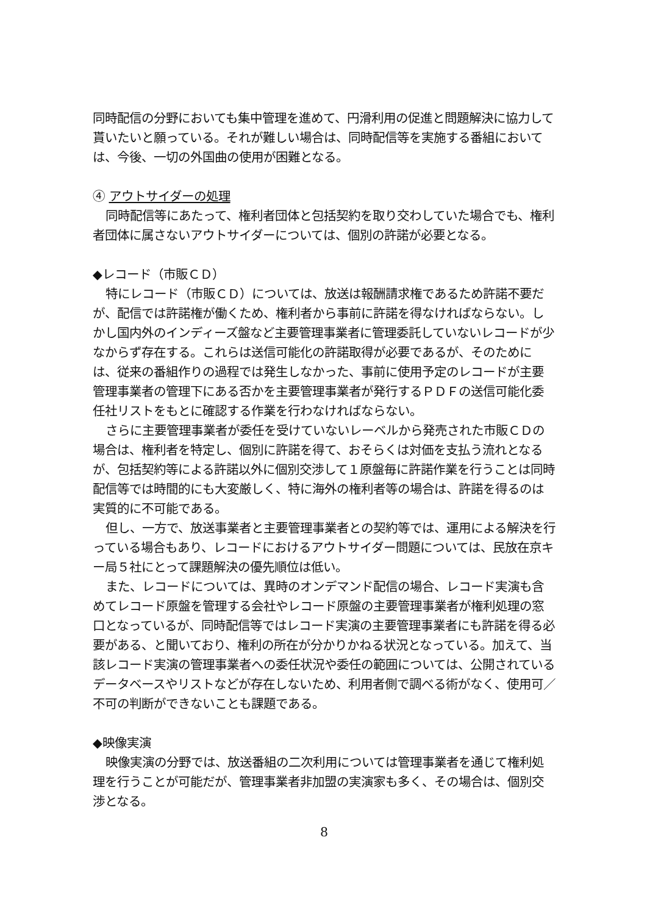同時配信の分野においても集中管理を進めて、円滑利用の促進と問題解決に協力して貰いたいと願っている。それが難しい場合は、同時配信等を実施する番組においては、今後、一切の外国曲の使用が困難となる。
④ アウトサイダーの処理
同時配信等にあたって、権利者団体と包括契約を取り交わしていた場合でも、権利者団体に属さないアウトサイダーについては、個別の許諾が必要となる。
◆レコード（市販ＣＤ）
特にレコード（市販ＣＤ）については、放送は報酬請求権であるため許諾不要だが、配信では許諾権が働くため、権利者から事前に許諾を得なければならない。しかし国内外のインディーズ盤など主要管理事業者に管理委託していないレコードが少なからず存在する。これらは送信可能化の許諾取得が必要であるが、そのためには、従来の番組作りの過程では発生しなかった、事前に使用予定のレコードが主要管理事業者の管理下にある否かを主要管理事業者が発行するＰＤＦの送信可能化委任社リストをもとに確認する作業を行わなければならない。
さらに主要管理事業者が委任を受けていないレーベルから発売された市販ＣＤの場合は、権利者を特定し、個別に許諾を得て、おそらくは対価を支払う流れとなるが、包括契約等による許諾以外に個別交渉して１原盤毎に許諾作業を行うことは同時配信等では時間的にも大変厳しく、特に海外の権利者等の場合は、許諾を得るのは実質的に不可能である。
但し、一方で、放送事業者と主要管理事業者との契約等では、運用による解決を行っている場合もあり、レコードにおけるアウトサイダー問題については、民放在京キー局５社にとって課題解決の優先順位は低い。
また、レコードについては、異時のオンデマンド配信の場合、レコード実演も含めてレコード原盤を管理する会社やレコード原盤の主要管理事業者が権利処理の窓口となっているが、同時配信等ではレコード実演の主要管理事業者にも許諾を得る必要がある、と聞いており、権利の所在が分かりかねる状況となっている。加えて、当該レコード実演の管理事業者への委任状況や委任の範囲については、公開されているデータベースやリストなどが存在しないため、利用者側で調べる術がなく、使用可／不可の判断ができないことも課題である。
◆映像実演
映像実演の分野では、放送番組の二次利用については管理事業者を通じて権利処理を行うことが可能だが、管理事業者非加盟の実演家も多く、その場合は、個別交渉となる。
8